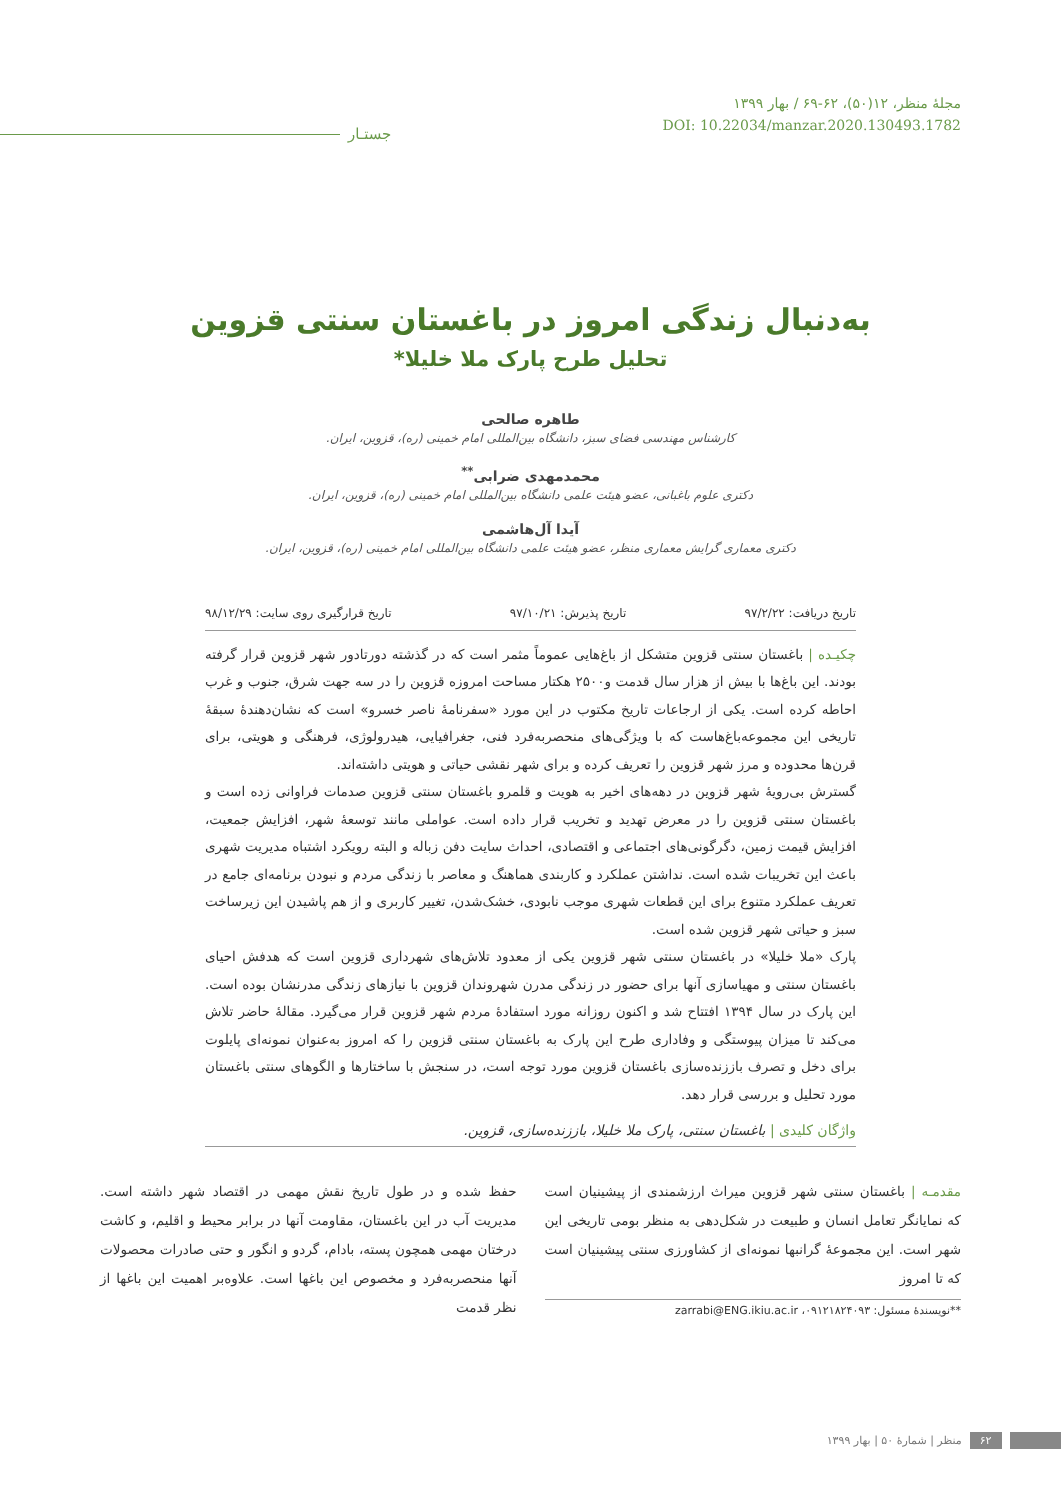مجلهٔ منظر، ۱۲(۵۰)، ۶۲-۶۹ / بهار ۱۳۹۹
DOI: 10.22034/manzar.2020.130493.1782
جستـار
به‌دنبال زندگی امروز در باغستان سنتی قزوین
تحلیل طرح پارک ملا خلیلا*
طاهره صالحی
کارشناس مهندسی فضای سبز، دانشگاه بین‌المللی امام خمینی (ره)، قزوین، ایران.
محمدمهدی ضرابی<sup>**</sup>
دکتری علوم باغبانی، عضو هیئت علمی دانشگاه بین‌المللی امام خمینی (ره)، قزوین، ایران.
آیدا آل‌هاشمی
دکتری معماری گرایش معماری منظر، عضو هیئت علمی دانشگاه بین‌المللی امام خمینی (ره)، قزوین، ایران.
تاریخ دریافت: ۹۷/۲/۲۲ تاریخ پذیرش: ۹۷/۱۰/۲۱ تاریخ قرارگیری روی سایت: ۹۸/۱۲/۲۹
چکیـده | باغستان سنتی قزوین متشکل از باغ‌هایی عموماً مثمر است که در گذشته دورتادور شهر قزوین قرار گرفته بودند. این باغ‌ها با بیش از هزار سال قدمت و۲۵۰۰ هکتار مساحت امروزه قزوین را در سه جهت شرق، جنوب و غرب احاطه کرده است. یکی از ارجاعات تاریخ مکتوب در این مورد «سفرنامهٔ ناصر خسرو» است که نشان‌دهندهٔ سبقهٔ تاریخی این مجموعه‌باغ‌هاست که با ویژگی‌های منحصربه‌فرد فنی، جغرافیایی، هیدرولوژی، فرهنگی و هویتی، برای قرن‌ها محدوده و مرز شهر قزوین را تعریف کرده و برای شهر نقشی حیاتی و هویتی داشته‌اند.
گسترش بی‌رویهٔ شهر قزوین در دهه‌های اخیر به هویت و قلمرو باغستان سنتی قزوین صدمات فراوانی زده است و باغستان سنتی قزوین را در معرض تهدید و تخریب قرار داده است. عواملی مانند توسعهٔ شهر، افزایش جمعیت، افزایش قیمت زمین، دگرگونی‌های اجتماعی و اقتصادی، احداث سایت دفن زباله و البته رویکرد اشتباه مدیریت شهری باعث این تخریبات شده است. نداشتن عملکرد و کاربندی هماهنگ و معاصر با زندگی مردم و نبودن برنامه‌ای جامع در تعریف عملکرد متنوع برای این قطعات شهری موجب نابودی، خشک‌شدن، تغییر کاربری و از هم پاشیدن این زیرساخت سبز و حیاتی شهر قزوین شده است.
پارک «ملا خلیلا» در باغستان سنتی شهر قزوین یکی از معدود تلاش‌های شهرداری قزوین است که هدفش احیای باغستان سنتی و مهیاسازی آنها برای حضور در زندگی مدرن شهروندان قزوین با نیازهای زندگی مدرنشان بوده است. این پارک در سال ۱۳۹۴ افتتاح شد و اکنون روزانه مورد استفادهٔ مردم شهر قزوین قرار می‌گیرد. مقالهٔ حاضر تلاش می‌کند تا میزان پیوستگی و وفاداری طرح این پارک به باغستان سنتی قزوین را که امروز به‌عنوان نمونه‌ای پایلوت برای دخل و تصرف باززنده‌سازی باغستان قزوین مورد توجه است، در سنجش با ساختارها و الگوهای سنتی باغستان مورد تحلیل و بررسی قرار دهد.
واژگان کلیدی | باغستان سنتی، پارک ملا خلیلا، باززنده‌سازی، قزوین.
مقدمـه | باغستان سنتی شهر قزوین میراث ارزشمندی از پیشینیان است که نمایانگر تعامل انسان و طبیعت در شکل‌دهی به منظر بومی تاریخی این شهر است. این مجموعهٔ گرانبها نمونه‌ای از کشاورزی سنتی پیشینیان است که تا امروز
**نویسندهٔ مسئول: ۰۹۱۲۱۸۲۴۰۹۳، zarrabi@ENG.ikiu.ac.ir
حفظ شده و در طول تاریخ نقش مهمی در اقتصاد شهر داشته است. مدیریت آب در این باغستان، مقاومت آنها در برابر محیط و اقلیم، و کاشت درختان مهمی همچون پسته، بادام، گردو و انگور و حتی صادرات محصولات آنها منحصربه‌فرد و مخصوص این باغها است. علاوه‌بر اهمیت این باغها از نظر قدمت
۶۲ منظر | شمارهٔ ۵۰ | بهار ۱۳۹۹